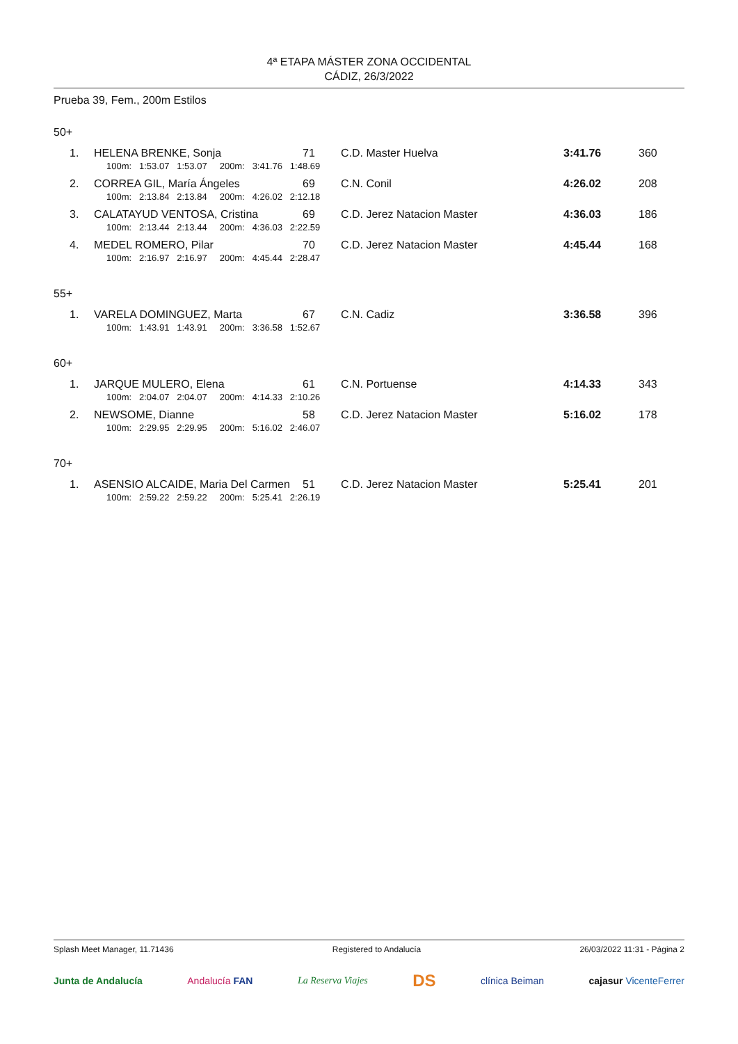4ª ETAPA MÁSTER ZONA OCCIDENTAL
CÁDIZ, 26/3/2022
Prueba 39, Fem., 200m Estilos
50+
| 1. | HELENA BRENKE, Sonja | 71 | C.D. Master Huelva | 3:41.76 | 360 |
| | 100m: 1:53.07 1:53.07 200m: 3:41.76 1:48.69 | | | | |
| 2. | CORREA GIL, María Ángeles | 69 | C.N. Conil | 4:26.02 | 208 |
| | 100m: 2:13.84 2:13.84 200m: 4:26.02 2:12.18 | | | | |
| 3. | CALATAYUD VENTOSA, Cristina | 69 | C.D. Jerez Natacion Master | 4:36.03 | 186 |
| | 100m: 2:13.44 2:13.44 200m: 4:36.03 2:22.59 | | | | |
| 4. | MEDEL ROMERO, Pilar | 70 | C.D. Jerez Natacion Master | 4:45.44 | 168 |
| | 100m: 2:16.97 2:16.97 200m: 4:45.44 2:28.47 | | | | |
55+
| 1. | VARELA DOMINGUEZ, Marta | 67 | C.N. Cadiz | 3:36.58 | 396 |
| | 100m: 1:43.91 1:43.91 200m: 3:36.58 1:52.67 | | | | |
60+
| 1. | JARQUE MULERO, Elena | 61 | C.N. Portuense | 4:14.33 | 343 |
| | 100m: 2:04.07 2:04.07 200m: 4:14.33 2:10.26 | | | | |
| 2. | NEWSOME, Dianne | 58 | C.D. Jerez Natacion Master | 5:16.02 | 178 |
| | 100m: 2:29.95 2:29.95 200m: 5:16.02 2:46.07 | | | | |
70+
| 1. | ASENSIO ALCAIDE, Maria Del Carmen | 51 | C.D. Jerez Natacion Master | 5:25.41 | 201 |
| | 100m: 2:59.22 2:59.22 200m: 5:25.41 2:26.19 | | | | |
Splash Meet Manager, 11.71436 Registered to Andalucía 26/03/2022 11:31 - Página 2
Junta de Andalucía Andalucía FAN La Reserva Viajes DS clínica Beiman cajasur VicenteFerrer